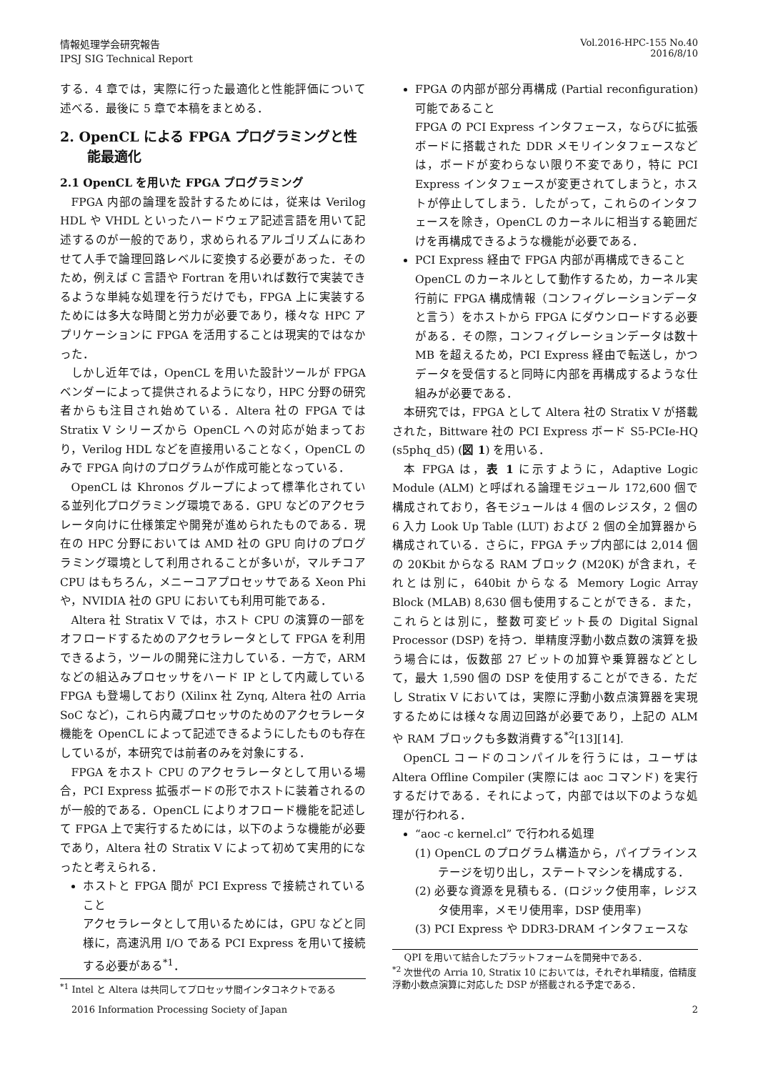情報処理学会研究報告
IPSJ SIG Technical Report
Vol.2016-HPC-155 No.40
2016/8/10
する．4 章では，実際に行った最適化と性能評価について述べる．最後に 5 章で本稿をまとめる．
2. OpenCL による FPGA プログラミングと性能最適化
2.1 OpenCL を用いた FPGA プログラミング
FPGA 内部の論理を設計するためには，従来は Verilog HDL や VHDL といったハードウェア記述言語を用いて記述するのが一般的であり，求められるアルゴリズムにあわせて人手で論理回路レベルに変換する必要があった．そのため，例えば C 言語や Fortran を用いれば数行で実装できるような単純な処理を行うだけでも，FPGA 上に実装するためには多大な時間と労力が必要であり，様々な HPC アプリケーションに FPGA を活用することは現実的ではなかった．
しかし近年では，OpenCL を用いた設計ツールが FPGA ベンダーによって提供されるようになり，HPC 分野の研究者からも注目され始めている．Altera 社の FPGA では Stratix V シリーズから OpenCL への対応が始まっており，Verilog HDL などを直接用いることなく，OpenCL のみで FPGA 向けのプログラムが作成可能となっている．
OpenCL は Khronos グループによって標準化されている並列化プログラミング環境である．GPU などのアクセラレータ向けに仕様策定や開発が進められたものである．現在の HPC 分野においては AMD 社の GPU 向けのプログラミング環境として利用されることが多いが，マルチコア CPU はもちろん，メニーコアプロセッサである Xeon Phi や，NVIDIA 社の GPU においても利用可能である．
Altera 社 Stratix V では，ホスト CPU の演算の一部をオフロードするためのアクセラレータとして FPGA を利用できるよう，ツールの開発に注力している．一方で，ARM などの組込みプロセッサをハード IP として内蔵している FPGA も登場しており (Xilinx 社 Zynq, Altera 社の Arria SoC など)，これら内蔵プロセッサのためのアクセラレータ機能を OpenCL によって記述できるようにしたものも存在しているが，本研究では前者のみを対象にする．
FPGA をホスト CPU のアクセラレータとして用いる場合，PCI Express 拡張ボードの形でホストに装着されるのが一般的である．OpenCL によりオフロード機能を記述して FPGA 上で実行するためには，以下のような機能が必要であり，Altera 社の Stratix V によって初めて実用的になったと考えられる．
ホストと FPGA 間が PCI Express で接続されていること
アクセラレータとして用いるためには，GPU などと同様に，高速汎用 I/O である PCI Express を用いて接続する必要がある<sup>*1</sup>．
<sup>*1</sup> Intel と Altera は共同してプロセッサ間インタコネクトである
FPGA の内部が部分再構成 (Partial reconfiguration) 可能であること
FPGA の PCI Express インタフェース，ならびに拡張ボードに搭載された DDR メモリインタフェースなどは，ボードが変わらない限り不変であり，特に PCI Express インタフェースが変更されてしまうと，ホストが停止してしまう．したがって，これらのインタフェースを除き，OpenCL のカーネルに相当する範囲だけを再構成できるような機能が必要である．
PCI Express 経由で FPGA 内部が再構成できること
OpenCL のカーネルとして動作するため，カーネル実行前に FPGA 構成情報（コンフィグレーションデータと言う）をホストから FPGA にダウンロードする必要がある．その際，コンフィグレーションデータは数十 MB を超えるため，PCI Express 経由で転送し，かつデータを受信すると同時に内部を再構成するような仕組みが必要である．
本研究では，FPGA として Altera 社の Stratix V が搭載された，Bittware 社の PCI Express ボード S5-PCIe-HQ (s5phq_d5) (図 1) を用いる．
本 FPGA は，表 1 に示すように，Adaptive Logic Module (ALM) と呼ばれる論理モジュール 172,600 個で構成されており，各モジュールは 4 個のレジスタ，2 個の 6 入力 Look Up Table (LUT) および 2 個の全加算器から構成されている．さらに，FPGA チップ内部には 2,014 個の 20Kbit からなる RAM ブロック (M20K) が含まれ，それとは別に，640bit からなる Memory Logic Array Block (MLAB) 8,630 個も使用することができる．また，これらとは別に，整数可変ビット長の Digital Signal Processor (DSP) を持つ．単精度浮動小数点数の演算を扱う場合には，仮数部 27 ビットの加算や乗算器などとして，最大 1,590 個の DSP を使用することができる．ただし Stratix V においては，実際に浮動小数点演算器を実現するためには様々な周辺回路が必要であり，上記の ALM や RAM ブロックも多数消費する<sup>*2</sup>[13][14].
OpenCL コードのコンパイルを行うには，ユーザは Altera Offline Compiler (実際には aoc コマンド) を実行するだけである．それによって，内部では以下のような処理が行われる．
“aoc -c kernel.cl” で行われる処理
(1) OpenCL のプログラム構造から，パイプラインステージを切り出し，ステートマシンを構成する．
(2) 必要な資源を見積もる．(ロジック使用率，レジスタ使用率，メモリ使用率，DSP 使用率)
(3) PCI Express や DDR3-DRAM インタフェースな
QPI を用いて結合したプラットフォームを開発中である．
<sup>*2</sup> 次世代の Arria 10, Stratix 10 においては，それぞれ単精度，倍精度浮動小数点演算に対応した DSP が搭載される予定である．
2016 Information Processing Society of Japan
2